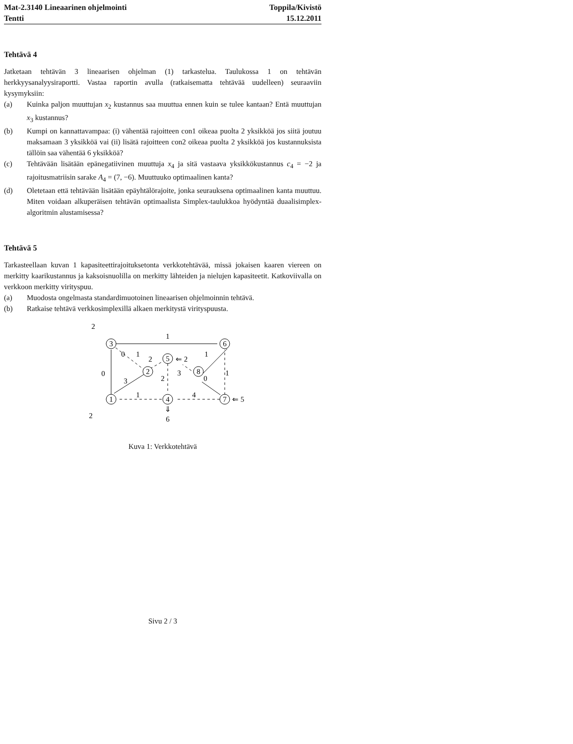Mat-2.3140 Lineaarinen ohjelmointi
Tentti
Toppila/Kivistö
15.12.2011
Tehtävä 4
Jatketaan tehtävän 3 lineaarisen ohjelman (1) tarkastelua. Taulukossa 1 on tehtävän herkkyysanalyysiraportti. Vastaa raportin avulla (ratkaisematta tehtävää uudelleen) seuraaviin kysymyksiin:
(a) Kuinka paljon muuttujan x<sub>2</sub> kustannus saa muuttua ennen kuin se tulee kantaan? Entä muuttujan x<sub>3</sub> kustannus?
(b) Kumpi on kannattavampaa: (i) vähentää rajoitteen con1 oikeaa puolta 2 yksikköä jos siitä joutuu maksamaan 3 yksikköä vai (ii) lisätä rajoitteen con2 oikeaa puolta 2 yksikköä jos kustannuksista tällöin saa vähentää 6 yksikköä?
(c) Tehtävään lisätään epänegatiivinen muuttuja x<sub>4</sub> ja sitä vastaava yksikkökustannus c<sub>4</sub> = −2 ja rajoitusmatriisin sarake A<sub>4</sub> = (7, −6). Muuttuuko optimaalinen kanta?
(d) Oletetaan että tehtävään lisätään epäyhtälörajoite, jonka seurauksena optimaalinen kanta muuttuu. Miten voidaan alkuperäisen tehtävän optimaalista Simplex-taulukkoa hyödyntää duaalisimplex-algoritmin alustamisessa?
Tehtävä 5
Tarkasteellaan kuvan 1 kapasiteettirajoituksetonta verkkotehtävää, missä jokaisen kaaren viereen on merkitty kaarikustannus ja kaksoisnuolilla on merkitty lähteiden ja nielujen kapasiteetit. Katkoviivalla on verkkoon merkitty virityspuu.
(a) Muodosta ongelmasta standardimuotoinen lineaarisen ohjelmoinnin tehtävä.
(b) Ratkaise tehtävä verkkosimplexillä alkaen merkitystä virityspuusta.
3
6
5
2
8
1
4
7
2
1
0
1
2
⇐ 2
1
3
0
3
2
0
1
1
4
⇐ 5
⇓
6
2
Kuva 1: Verkkotehtävä
Sivu 2 / 3